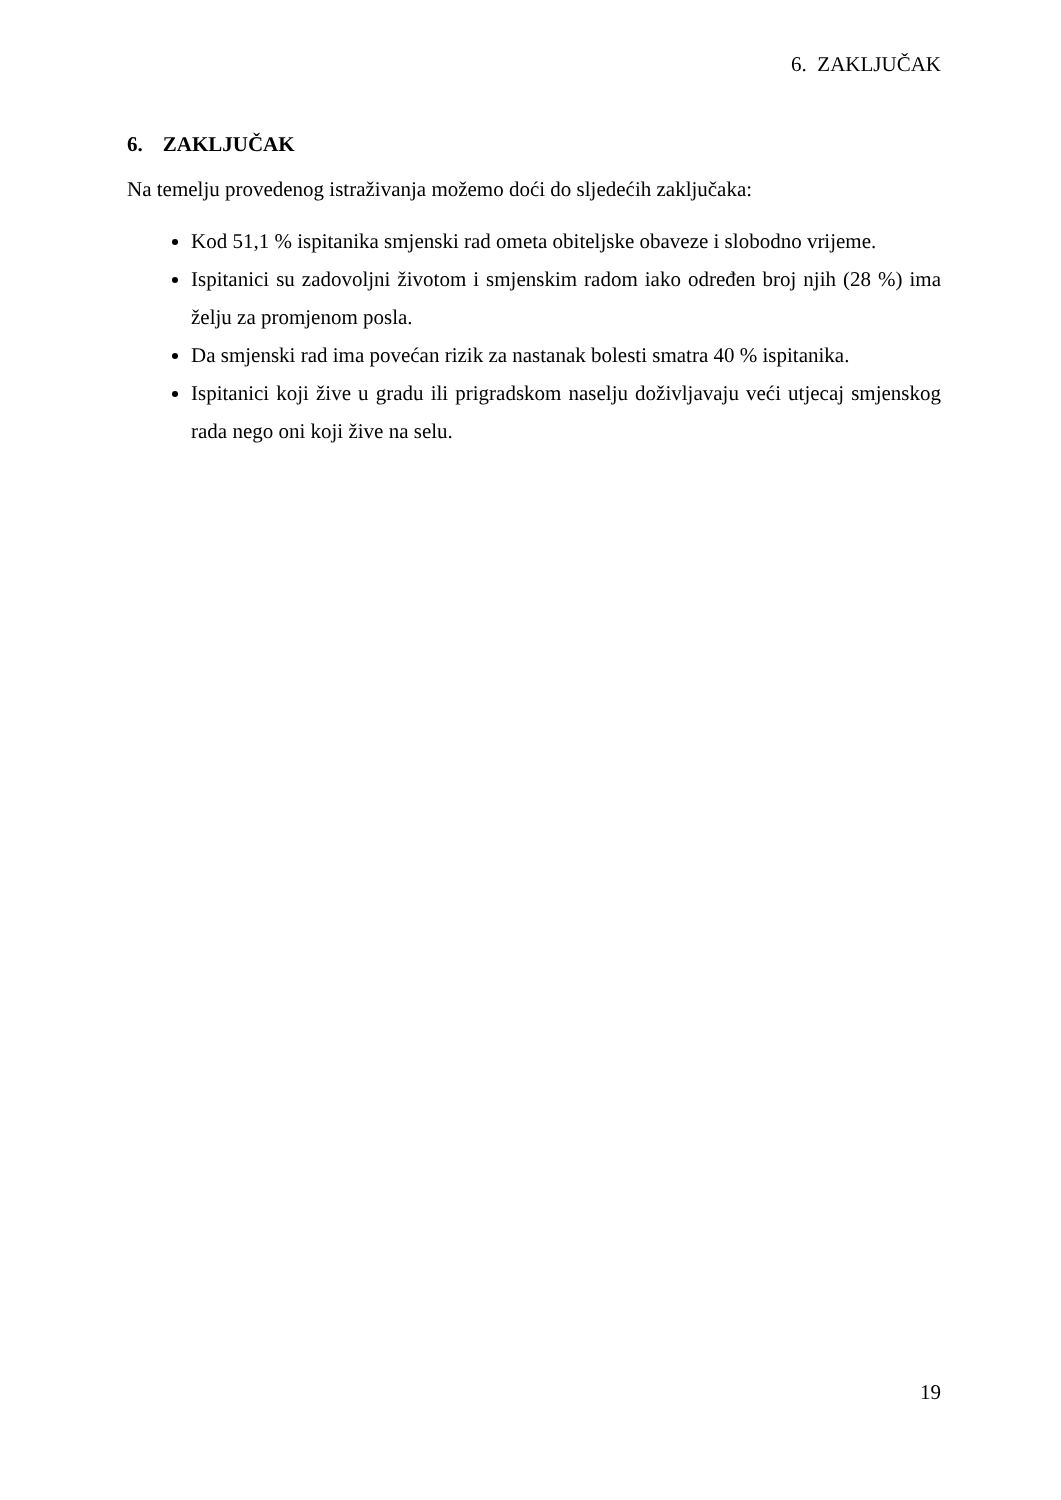6. ZAKLJUČAK
6. ZAKLJUČAK
Na temelju provedenog istraživanja možemo doći do sljedećih zaključaka:
Kod 51,1 % ispitanika smjenski rad ometa obiteljske obaveze i slobodno vrijeme.
Ispitanici su zadovoljni životom i smjenskim radom iako određen broj njih (28 %) ima želju za promjenom posla.
Da smjenski rad ima povećan rizik za nastanak bolesti smatra 40 % ispitanika.
Ispitanici koji žive u gradu ili prigradskom naselju doživljavaju veći utjecaj smjenskog rada nego oni koji žive na selu.
19